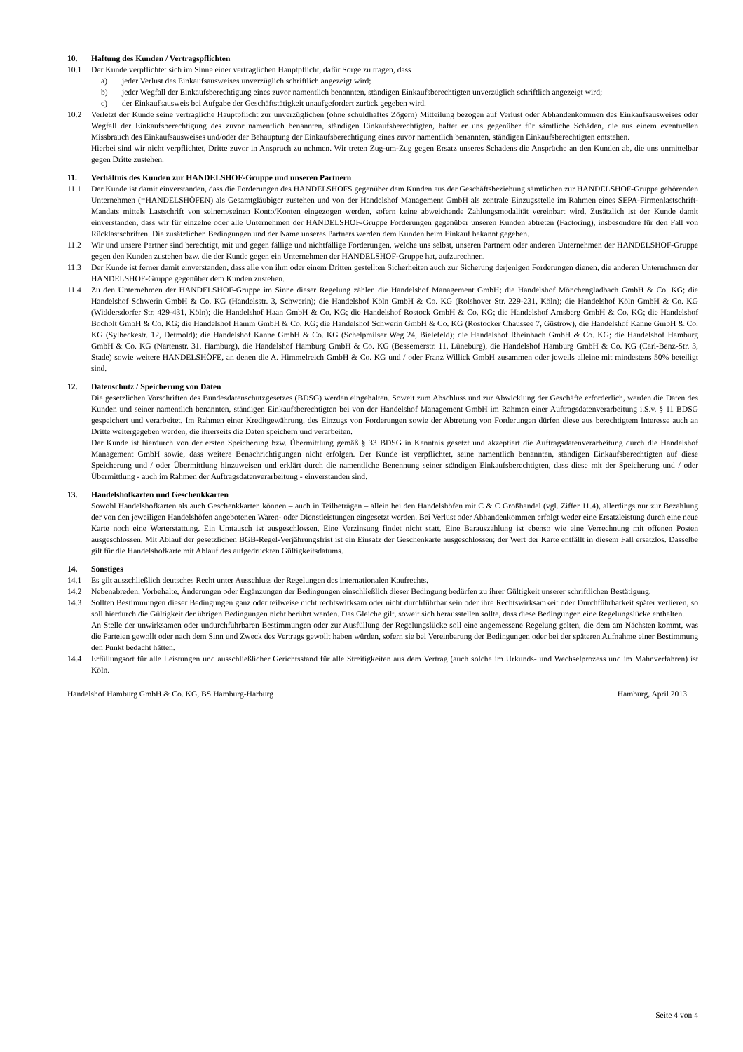10. Haftung des Kunden / Vertragspflichten
10.1 Der Kunde verpflichtet sich im Sinne einer vertraglichen Hauptpflicht, dafür Sorge zu tragen, dass
a) jeder Verlust des Einkaufsausweises unverzüglich schriftlich angezeigt wird;
b) jeder Wegfall der Einkaufsberechtigung eines zuvor namentlich benannten, ständigen Einkaufsberechtigten unverzüglich schriftlich angezeigt wird;
c) der Einkaufsausweis bei Aufgabe der Geschäftstätigkeit unaufgefordert zurück gegeben wird.
10.2 Verletzt der Kunde seine vertragliche Hauptpflicht zur unverzüglichen (ohne schuldhaftes Zögern) Mitteilung bezogen auf Verlust oder Abhandenkommen des Einkaufsausweises oder Wegfall der Einkaufsberechtigung des zuvor namentlich benannten, ständigen Einkaufsberechtigten, haftet er uns gegenüber für sämtliche Schäden, die aus einem eventuellen Missbrauch des Einkaufsausweises und/oder der Behauptung der Einkaufsberechtigung eines zuvor namentlich benannten, ständigen Einkaufsberechtigten entstehen.
Hierbei sind wir nicht verpflichtet, Dritte zuvor in Anspruch zu nehmen. Wir treten Zug-um-Zug gegen Ersatz unseres Schadens die Ansprüche an den Kunden ab, die uns unmittelbar gegen Dritte zustehen.
11. Verhältnis des Kunden zur HANDELSHOF-Gruppe und unseren Partnern
11.1 Der Kunde ist damit einverstanden, dass die Forderungen des HANDELSHOFS gegenüber dem Kunden aus der Geschäftsbeziehung sämtlichen zur HANDELSHOF-Gruppe gehörenden Unternehmen (=HANDELSHÖFEN) als Gesamtgläubiger zustehen und von der Handelshof Management GmbH als zentrale Einzugsstelle im Rahmen eines SEPA-Firmenlastschrift-Mandats mittels Lastschrift von seinem/seinen Konto/Konten eingezogen werden, sofern keine abweichende Zahlungsmodalität vereinbart wird. Zusätzlich ist der Kunde damit einverstanden, dass wir für einzelne oder alle Unternehmen der HANDELSHOF-Gruppe Forderungen gegenüber unseren Kunden abtreten (Factoring), insbesondere für den Fall von Rücklastschriften. Die zusätzlichen Bedingungen und der Name unseres Partners werden dem Kunden beim Einkauf bekannt gegeben.
11.2 Wir und unsere Partner sind berechtigt, mit und gegen fällige und nichtfällige Forderungen, welche uns selbst, unseren Partnern oder anderen Unternehmen der HANDELSHOF-Gruppe gegen den Kunden zustehen bzw. die der Kunde gegen ein Unternehmen der HANDELSHOF-Gruppe hat, aufzurechnen.
11.3 Der Kunde ist ferner damit einverstanden, dass alle von ihm oder einem Dritten gestellten Sicherheiten auch zur Sicherung derjenigen Forderungen dienen, die anderen Unternehmen der HANDELSHOF-Gruppe gegenüber dem Kunden zustehen.
11.4 Zu den Unternehmen der HANDELSHOF-Gruppe im Sinne dieser Regelung zählen die Handelshof Management GmbH; die Handelshof Mönchengladbach GmbH & Co. KG; die Handelshof Schwerin GmbH & Co. KG (Handelsstr. 3, Schwerin); die Handelshof Köln GmbH & Co. KG (Rolshover Str. 229-231, Köln); die Handelshof Köln GmbH & Co. KG (Widdersdorfer Str. 429-431, Köln); die Handelshof Haan GmbH & Co. KG; die Handelshof Rostock GmbH & Co. KG; die Handelshof Arnsberg GmbH & Co. KG; die Handelshof Bocholt GmbH & Co. KG; die Handelshof Hamm GmbH & Co. KG; die Handelshof Schwerin GmbH & Co. KG (Rostocker Chaussee 7, Güstrow), die Handelshof Kanne GmbH & Co. KG (Sylbeckestr. 12, Detmold); die Handelshof Kanne GmbH & Co. KG (Schelpmilser Weg 24, Bielefeld); die Handelshof Rheinbach GmbH & Co. KG; die Handelshof Hamburg GmbH & Co. KG (Nartenstr. 31, Hamburg), die Handelshof Hamburg GmbH & Co. KG (Bessemerstr. 11, Lüneburg), die Handelshof Hamburg GmbH & Co. KG (Carl-Benz-Str. 3, Stade) sowie weitere HANDELSHÖFE, an denen die A. Himmelreich GmbH & Co. KG und / oder Franz Willick GmbH zusammen oder jeweils alleine mit mindestens 50% beteiligt sind.
12. Datenschutz / Speicherung von Daten
Die gesetzlichen Vorschriften des Bundesdatenschutzgesetzes (BDSG) werden eingehalten. Soweit zum Abschluss und zur Abwicklung der Geschäfte erforderlich, werden die Daten des Kunden und seiner namentlich benannten, ständigen Einkaufsberechtigten bei von der Handelshof Management GmbH im Rahmen einer Auftragsdatenverarbeitung i.S.v. § 11 BDSG gespeichert und verarbeitet. Im Rahmen einer Kreditgewährung, des Einzugs von Forderungen sowie der Abtretung von Forderungen dürfen diese aus berechtigtem Interesse auch an Dritte weitergegeben werden, die ihrerseits die Daten speichern und verarbeiten.
Der Kunde ist hierdurch von der ersten Speicherung bzw. Übermittlung gemäß § 33 BDSG in Kenntnis gesetzt und akzeptiert die Auftragsdatenverarbeitung durch die Handelshof Management GmbH sowie, dass weitere Benachrichtigungen nicht erfolgen. Der Kunde ist verpflichtet, seine namentlich benannten, ständigen Einkaufsberechtigten auf diese Speicherung und / oder Übermittlung hinzuweisen und erklärt durch die namentliche Benennung seiner ständigen Einkaufsberechtigten, dass diese mit der Speicherung und / oder Übermittlung - auch im Rahmen der Auftragsdatenverarbeitung - einverstanden sind.
13. Handelshofkarten und Geschenkkarten
Sowohl Handelshofkarten als auch Geschenkkarten können – auch in Teilbeträgen – allein bei den Handelshöfen mit C & C Großhandel (vgl. Ziffer 11.4), allerdings nur zur Bezahlung der von den jeweiligen Handelshöfen angebotenen Waren- oder Dienstleistungen eingesetzt werden. Bei Verlust oder Abhandenkommen erfolgt weder eine Ersatzleistung durch eine neue Karte noch eine Werterstattung. Ein Umtausch ist ausgeschlossen. Eine Verzinsung findet nicht statt. Eine Barauszahlung ist ebenso wie eine Verrechnung mit offenen Posten ausgeschlossen. Mit Ablauf der gesetzlichen BGB-Regel-Verjährungsfrist ist ein Einsatz der Geschenkarte ausgeschlossen; der Wert der Karte entfällt in diesem Fall ersatzlos. Dasselbe gilt für die Handelshofkarte mit Ablauf des aufgedruckten Gültigkeitsdatums.
14. Sonstiges
14.1 Es gilt ausschließlich deutsches Recht unter Ausschluss der Regelungen des internationalen Kaufrechts.
14.2 Nebenabreden, Vorbehalte, Änderungen oder Ergänzungen der Bedingungen einschließlich dieser Bedingung bedürfen zu ihrer Gültigkeit unserer schriftlichen Bestätigung.
14.3 Sollten Bestimmungen dieser Bedingungen ganz oder teilweise nicht rechtswirksam oder nicht durchführbar sein oder ihre Rechtswirksamkeit oder Durchführbarkeit später verlieren, so soll hierdurch die Gültigkeit der übrigen Bedingungen nicht berührt werden. Das Gleiche gilt, soweit sich herausstellen sollte, dass diese Bedingungen eine Regelungslücke enthalten.
An Stelle der unwirksamen oder undurchführbaren Bestimmungen oder zur Ausfüllung der Regelungslücke soll eine angemessene Regelung gelten, die dem am Nächsten kommt, was die Parteien gewollt oder nach dem Sinn und Zweck des Vertrags gewollt haben würden, sofern sie bei Vereinbarung der Bedingungen oder bei der späteren Aufnahme einer Bestimmung den Punkt bedacht hätten.
14.4 Erfüllungsort für alle Leistungen und ausschließlicher Gerichtsstand für alle Streitigkeiten aus dem Vertrag (auch solche im Urkunds- und Wechselprozess und im Mahnverfahren) ist Köln.
Handelshof Hamburg GmbH & Co. KG, BS Hamburg-Harburg Hamburg, April 2013
Seite 4 von 4